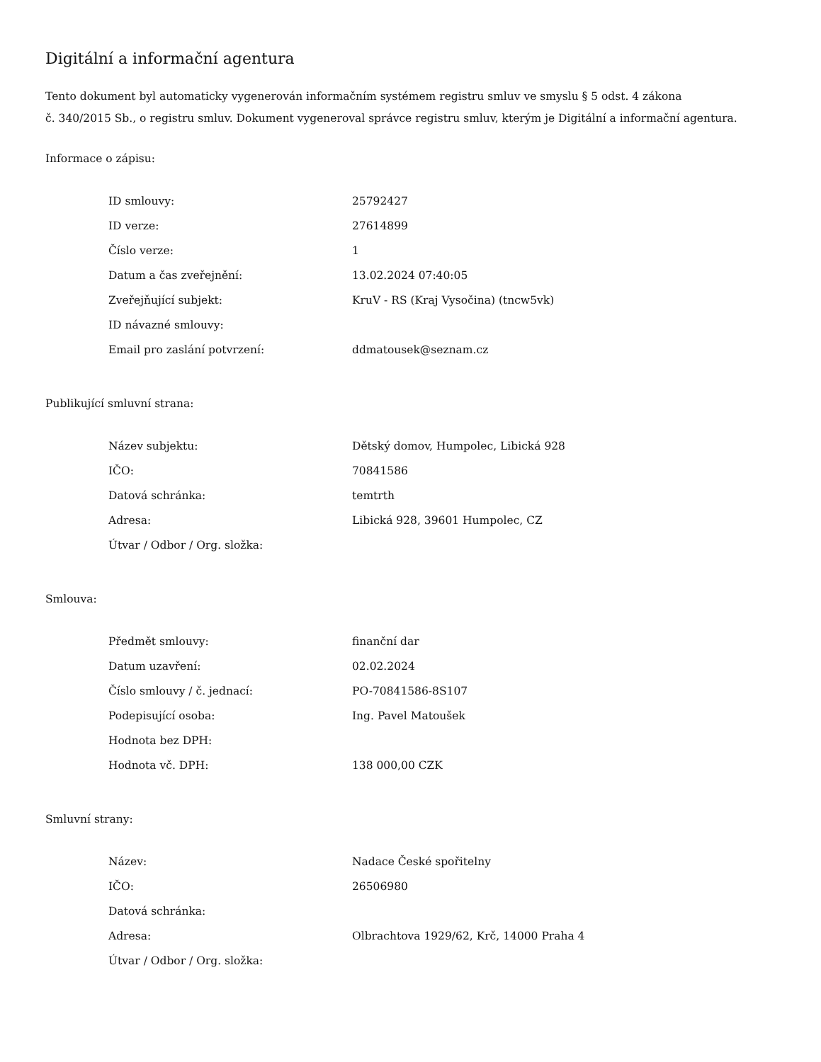Digitální a informační agentura
Tento dokument byl automaticky vygenerován informačním systémem registru smluv ve smyslu § 5 odst. 4 zákona
č. 340/2015 Sb., o registru smluv. Dokument vygeneroval správce registru smluv, kterým je Digitální a informační agentura.
Informace o zápisu:
| ID smlouvy: | 25792427 |
| ID verze: | 27614899 |
| Číslo verze: | 1 |
| Datum a čas zveřejnění: | 13.02.2024 07:40:05 |
| Zveřejňující subjekt: | KruV - RS (Kraj Vysočina) (tncw5vk) |
| ID návazné smlouvy: | |
| Email pro zaslání potvrzení: | ddmatousek@seznam.cz |
Publikující smluvní strana:
| Název subjektu: | Dětský domov, Humpolec, Libická 928 |
| IČO: | 70841586 |
| Datová schránka: | temtrth |
| Adresa: | Libická 928, 39601 Humpolec, CZ |
| Útvar / Odbor / Org. složka: | |
Smlouva:
| Předmět smlouvy: | finanční dar |
| Datum uzavření: | 02.02.2024 |
| Číslo smlouvy / č. jednací: | PO-70841586-8S107 |
| Podepisující osoba: | Ing. Pavel Matoušek |
| Hodnota bez DPH: | |
| Hodnota vč. DPH: | 138 000,00 CZK |
Smluvní strany:
| Název: | Nadace České spořitelny |
| IČO: | 26506980 |
| Datová schránka: | |
| Adresa: | Olbrachtova 1929/62, Krč, 14000 Praha 4 |
| Útvar / Odbor / Org. složka: | |